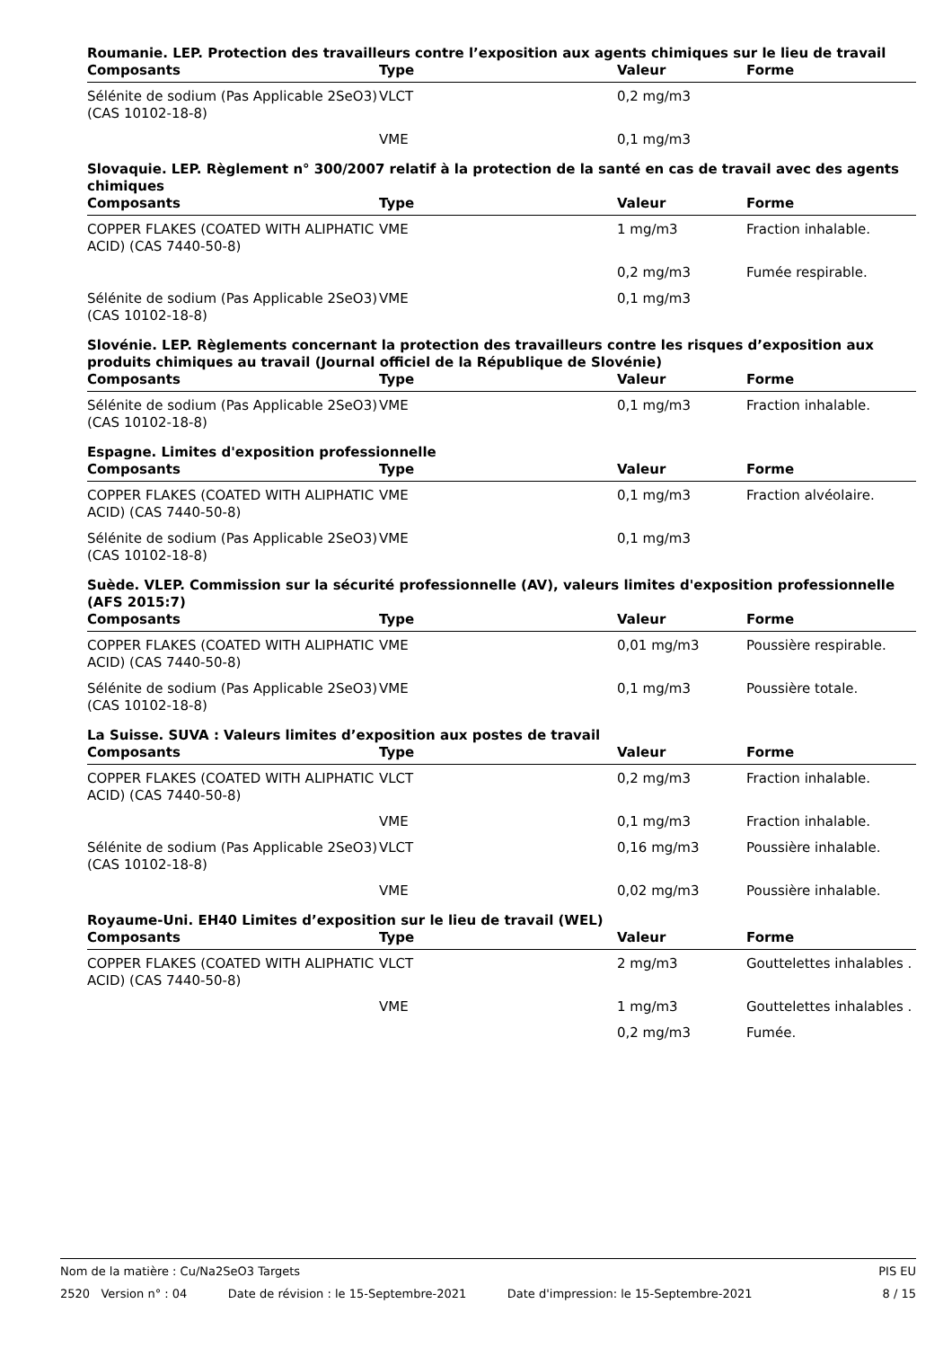Roumanie. LEP. Protection des travailleurs contre l’exposition aux agents chimiques sur le lieu de travail
| Composants | Type | Valeur | Forme |
| --- | --- | --- | --- |
| Sélénite de sodium (Pas Applicable 2SeO3) (CAS 10102-18-8) | VLCT | 0,2 mg/m3 | |
| | VME | 0,1 mg/m3 | |
Slovaquie. LEP. Règlement n° 300/2007 relatif à la protection de la santé en cas de travail avec des agents chimiques
| Composants | Type | Valeur | Forme |
| --- | --- | --- | --- |
| COPPER FLAKES (COATED WITH ALIPHATIC ACID) (CAS 7440-50-8) | VME | 1 mg/m3 | Fraction inhalable. |
| | | 0,2 mg/m3 | Fumée respirable. |
| Sélénite de sodium (Pas Applicable 2SeO3) (CAS 10102-18-8) | VME | 0,1 mg/m3 | |
Slovénie. LEP. Règlements concernant la protection des travailleurs contre les risques d’exposition aux produits chimiques au travail (Journal officiel de la République de Slovénie)
| Composants | Type | Valeur | Forme |
| --- | --- | --- | --- |
| Sélénite de sodium (Pas Applicable 2SeO3) (CAS 10102-18-8) | VME | 0,1 mg/m3 | Fraction inhalable. |
Espagne. Limites d'exposition professionnelle
| Composants | Type | Valeur | Forme |
| --- | --- | --- | --- |
| COPPER FLAKES (COATED WITH ALIPHATIC ACID) (CAS 7440-50-8) | VME | 0,1 mg/m3 | Fraction alvéolaire. |
| Sélénite de sodium (Pas Applicable 2SeO3) (CAS 10102-18-8) | VME | 0,1 mg/m3 | |
Suède. VLEP. Commission sur la sécurité professionnelle (AV), valeurs limites d'exposition professionnelle (AFS 2015:7)
| Composants | Type | Valeur | Forme |
| --- | --- | --- | --- |
| COPPER FLAKES (COATED WITH ALIPHATIC ACID) (CAS 7440-50-8) | VME | 0,01 mg/m3 | Poussière respirable. |
| Sélénite de sodium (Pas Applicable 2SeO3) (CAS 10102-18-8) | VME | 0,1 mg/m3 | Poussière totale. |
La Suisse. SUVA : Valeurs limites d’exposition aux postes de travail
| Composants | Type | Valeur | Forme |
| --- | --- | --- | --- |
| COPPER FLAKES (COATED WITH ALIPHATIC ACID) (CAS 7440-50-8) | VLCT | 0,2 mg/m3 | Fraction inhalable. |
| | VME | 0,1 mg/m3 | Fraction inhalable. |
| Sélénite de sodium (Pas Applicable 2SeO3) (CAS 10102-18-8) | VLCT | 0,16 mg/m3 | Poussière inhalable. |
| | VME | 0,02 mg/m3 | Poussière inhalable. |
Royaume-Uni. EH40 Limites d’exposition sur le lieu de travail (WEL)
| Composants | Type | Valeur | Forme |
| --- | --- | --- | --- |
| COPPER FLAKES (COATED WITH ALIPHATIC ACID) (CAS 7440-50-8) | VLCT | 2 mg/m3 | Gouttelettes inhalables . |
| | VME | 1 mg/m3 | Gouttelettes inhalables . |
| | | 0,2 mg/m3 | Fumée. |
Nom de la matière : Cu/Na2SeO3 Targets PIS EU
2520 Version n° : 04 Date de révision : le 15-Septembre-2021 Date d'impression: le 15-Septembre-2021 8 / 15